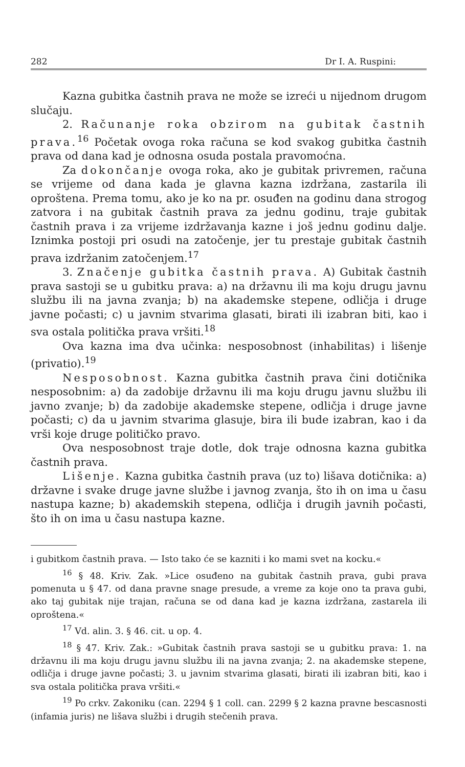282 Dr I. A. Ruspini:
Kazna gubitka častnih prava ne može se izreći u nijednom drugom slučaju.
2. Računanje roka obzirom na gubitak častnih prava.<sup>16</sup> Početak ovoga roka računa se kod svakog gubitka častnih prava od dana kad je odnosna osuda postala pravomoćna.
Za dokončanje ovoga roka, ako je gubitak privremen, računa se vrijeme od dana kada je glavna kazna izdržana, zastarila ili oproštena. Prema tomu, ako je ko na pr. osuđen na godinu dana strogog zatvora i na gubitak častnih prava za jednu godinu, traje gubitak častnih prava i za vrijeme izdržavanja kazne i još jednu godinu dalje. Iznimka postoji pri osudi na zatočenje, jer tu prestaje gubitak častnih prava izdržanim zatočenjem.<sup>17</sup>
3. Značenje gubitka častnih prava. A) Gubitak častnih prava sastoji se u gubitku prava: a) na državnu ili ma koju drugu javnu službu ili na javna zvanja; b) na akademske stepene, odličja i druge javne počasti; c) u javnim stvarima glasati, birati ili izabran biti, kao i sva ostala politička prava vršiti.<sup>18</sup>
Ova kazna ima dva učinka: nesposobnost (inhabilitas) i lišenje (privatio).<sup>19</sup>
Nesposobnost. Kazna gubitka častnih prava čini dotičnika nesposobnim: a) da zadobije državnu ili ma koju drugu javnu službu ili javno zvanje; b) da zadobije akademske stepene, odličja i druge javne počasti; c) da u javnim stvarima glasuje, bira ili bude izabran, kao i da vrši koje druge političko pravo.
Ova nesposobnost traje dotle, dok traje odnosna kazna gubitka častnih prava.
Lišenje. Kazna gubitka častnih prava (uz to) lišava dotičnika: a) državne i svake druge javne službe i javnog zvanja, što ih on ima u času nastupa kazne; b) akademskih stepena, odličja i drugih javnih počasti, što ih on ima u času nastupa kazne.
i gubitkom častnih prava. — Isto tako će se kazniti i ko mami svet na kocku.«
<sup>16</sup> § 48. Kriv. Zak. »Lice osuđeno na gubitak častnih prava, gubi prava pomenuta u § 47. od dana pravne snage presude, a vreme za koje ono ta prava gubi, ako taj gubitak nije trajan, računa se od dana kad je kazna izdržana, zastarela ili oproštena.«
<sup>17</sup> Vd. alin. 3. § 46. cit. u op. 4.
<sup>18</sup> § 47. Kriv. Zak.: »Gubitak častnih prava sastoji se u gubitku prava: 1. na državnu ili ma koju drugu javnu službu ili na javna zvanja; 2. na akademske stepene, odličja i druge javne počasti; 3. u javnim stvarima glasati, birati ili izabran biti, kao i sva ostala politička prava vršiti.«
<sup>19</sup> Po crkv. Zakoniku (can. 2294 § 1 coll. can. 2299 § 2 kazna pravne bescasnosti (infamia juris) ne lišava službi i drugih stečenih prava.